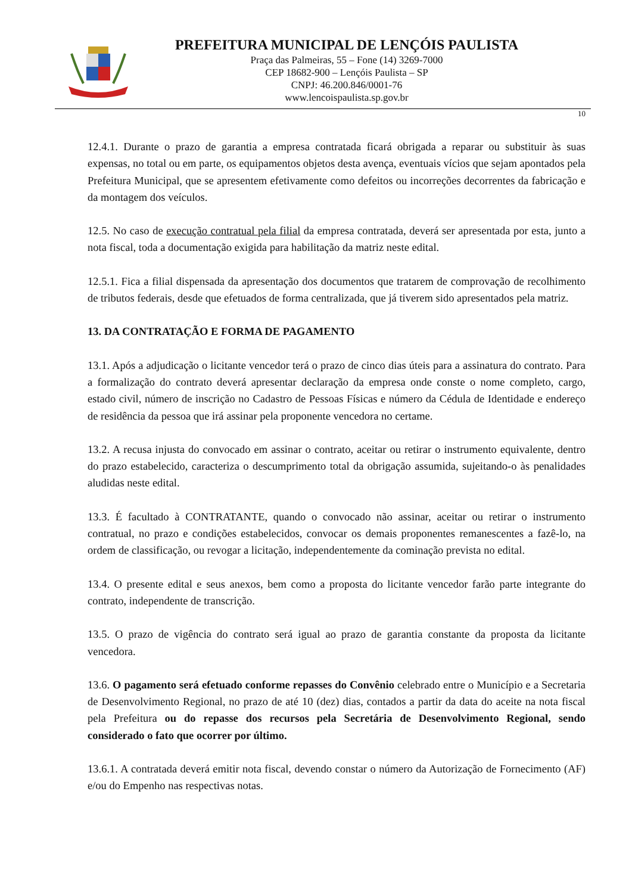PREFEITURA MUNICIPAL DE LENÇÓIS PAULISTA
Praça das Palmeiras, 55 – Fone (14) 3269-7000
CEP 18682-900 – Lençóis Paulista – SP
CNPJ: 46.200.846/0001-76
www.lencoispaulista.sp.gov.br
10
12.4.1. Durante o prazo de garantia a empresa contratada ficará obrigada a reparar ou substituir às suas expensas, no total ou em parte, os equipamentos objetos desta avença, eventuais vícios que sejam apontados pela Prefeitura Municipal, que se apresentem efetivamente como defeitos ou incorreções decorrentes da fabricação e da montagem dos veículos.
12.5. No caso de execução contratual pela filial da empresa contratada, deverá ser apresentada por esta, junto a nota fiscal, toda a documentação exigida para habilitação da matriz neste edital.
12.5.1. Fica a filial dispensada da apresentação dos documentos que tratarem de comprovação de recolhimento de tributos federais, desde que efetuados de forma centralizada, que já tiverem sido apresentados pela matriz.
13. DA CONTRATAÇÃO E FORMA DE PAGAMENTO
13.1. Após a adjudicação o licitante vencedor terá o prazo de cinco dias úteis para a assinatura do contrato. Para a formalização do contrato deverá apresentar declaração da empresa onde conste o nome completo, cargo, estado civil, número de inscrição no Cadastro de Pessoas Físicas e número da Cédula de Identidade e endereço de residência da pessoa que irá assinar pela proponente vencedora no certame.
13.2. A recusa injusta do convocado em assinar o contrato, aceitar ou retirar o instrumento equivalente, dentro do prazo estabelecido, caracteriza o descumprimento total da obrigação assumida, sujeitando-o às penalidades aludidas neste edital.
13.3. É facultado à CONTRATANTE, quando o convocado não assinar, aceitar ou retirar o instrumento contratual, no prazo e condições estabelecidos, convocar os demais proponentes remanescentes a fazê-lo, na ordem de classificação, ou revogar a licitação, independentemente da cominação prevista no edital.
13.4. O presente edital e seus anexos, bem como a proposta do licitante vencedor farão parte integrante do contrato, independente de transcrição.
13.5. O prazo de vigência do contrato será igual ao prazo de garantia constante da proposta da licitante vencedora.
13.6. O pagamento será efetuado conforme repasses do Convênio celebrado entre o Município e a Secretaria de Desenvolvimento Regional, no prazo de até 10 (dez) dias, contados a partir da data do aceite na nota fiscal pela Prefeitura ou do repasse dos recursos pela Secretária de Desenvolvimento Regional, sendo considerado o fato que ocorrer por último.
13.6.1. A contratada deverá emitir nota fiscal, devendo constar o número da Autorização de Fornecimento (AF) e/ou do Empenho nas respectivas notas.